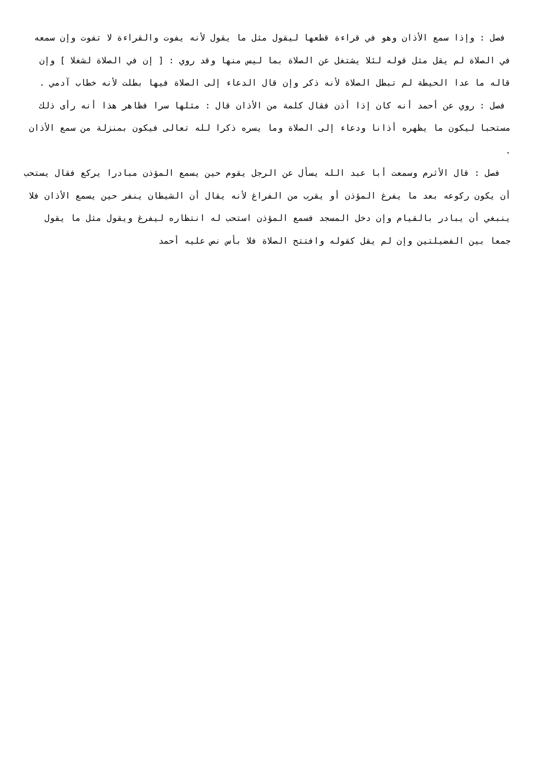فصل : وإذا سمع الأذان وهو في قراءة قطعها ليقول مثل ما يقول لأنه يفوت والقراءة لا تفوت وإن سمعه في الصلاة لم يقل مثل قوله لئلا يشتغل عن الصلاة بما ليس منها وقد روي : [ إن في الصلاة لشغلا ] وإن قاله ما عدا الحيطة لم تبطل الصلاة لأنه ذكر وإن قال الدعاء إلى الصلاة فيها بطلت لأنه خطاب آدمي .
فصل : روي عن أحمد أنه كان إذا أذن فقال كلمة من الأذان قال : مثلها سرا فظاهر هذا أنه رأى ذلك مستحبا ليكون ما يظهره أذانا ودعاء إلى الصلاة وما يسره ذكرا لله تعالى فيكون بمنزلة من سمع الأذان .
فصل : قال الأثرم وسمعت أبا عبد الله يسأل عن الرجل يقوم حين يسمع المؤذن مبادرا يركع فقال يستحب أن يكون ركوعه بعد ما يفرغ المؤذن أو يقرب من الفراغ لأنه يقال أن الشيطان ينفر حين يسمع الأذان فلا ينبغي أن يبادر بالقيام وإن دخل المسجد فسمع المؤذن استحب له انتظاره ليفرغ ويقول مثل ما يقول جمعا بين الفضيلتين وإن لم يقل كقوله وافتتح الصلاة فلا بأس نص عليه أحمد